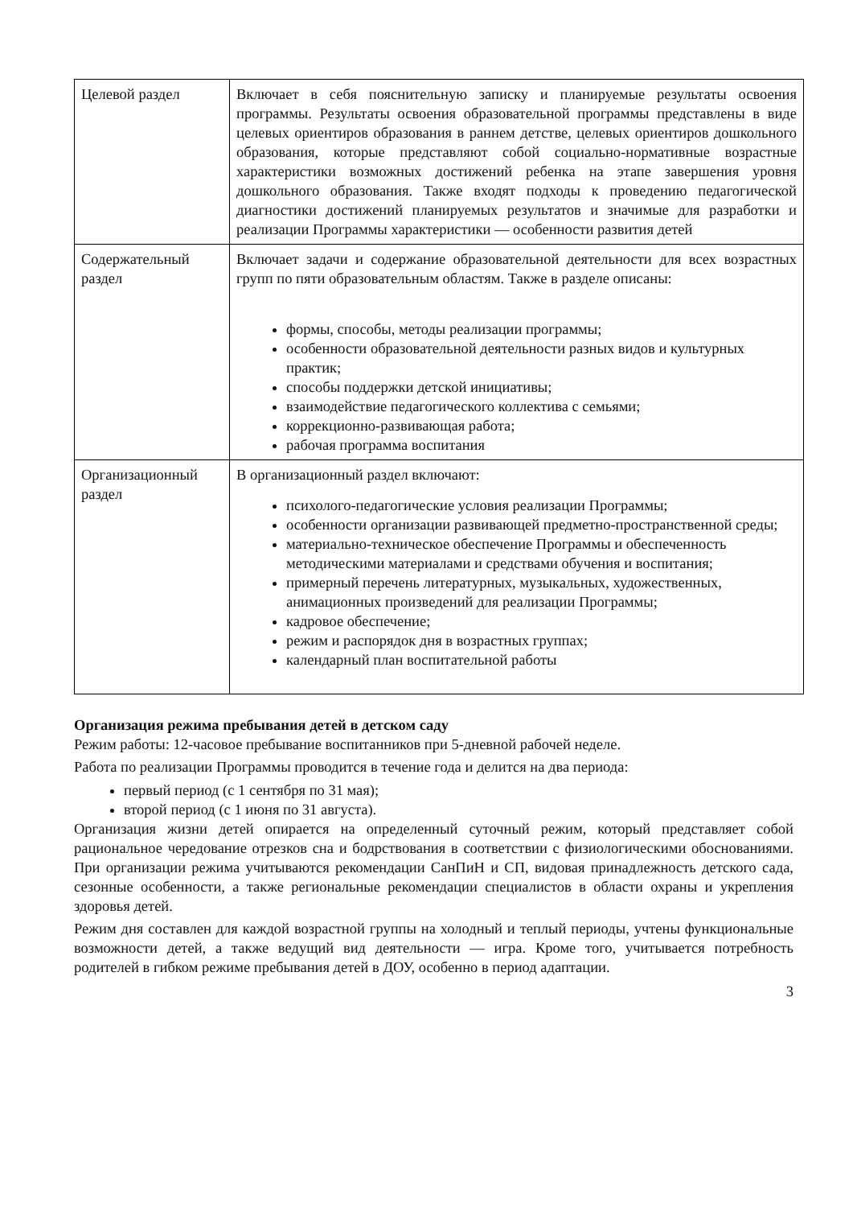| Целевой раздел | Включает в себя пояснительную записку и планируемые результаты освоения программы. Результаты освоения образовательной программы представлены в виде целевых ориентиров образования в раннем детстве, целевых ориентиров дошкольного образования, которые представляют собой социально-нормативные возрастные характеристики возможных достижений ребенка на этапе завершения уровня дошкольного образования. Также входят подходы к проведению педагогической диагностики достижений планируемых результатов и значимые для разработки и реализации Программы характеристики — особенности развития детей |
| Содержательный раздел | Включает задачи и содержание образовательной деятельности для всех возрастных групп по пяти образовательным областям. Также в разделе описаны: формы, способы, методы реализации программы; особенности образовательной деятельности разных видов и культурных практик; способы поддержки детской инициативы; взаимодействие педагогического коллектива с семьями; коррекционно-развивающая работа; рабочая программа воспитания |
| Организационный раздел | В организационный раздел включают: психолого-педагогические условия реализации Программы; особенности организации развивающей предметно-пространственной среды; материально-техническое обеспечение Программы и обеспеченность методическими материалами и средствами обучения и воспитания; примерный перечень литературных, музыкальных, художественных, анимационных произведений для реализации Программы; кадровое обеспечение; режим и распорядок дня в возрастных группах; календарный план воспитательной работы |
Организация режима пребывания детей в детском саду
Режим работы: 12-часовое пребывание воспитанников при 5-дневной рабочей неделе.
Работа по реализации Программы проводится в течение года и делится на два периода:
первый период (с 1 сентября по 31 мая);
второй период (с 1 июня по 31 августа).
Организация жизни детей опирается на определенный суточный режим, который представляет собой рациональное чередование отрезков сна и бодрствования в соответствии с физиологическими обоснованиями. При организации режима учитываются рекомендации СанПиН и СП, видовая принадлежность детского сада, сезонные особенности, а также региональные рекомендации специалистов в области охраны и укрепления здоровья детей.
Режим дня составлен для каждой возрастной группы на холодный и теплый периоды, учтены функциональные возможности детей, а также ведущий вид деятельности — игра. Кроме того, учитывается потребность родителей в гибком режиме пребывания детей в ДОУ, особенно в период адаптации.
3